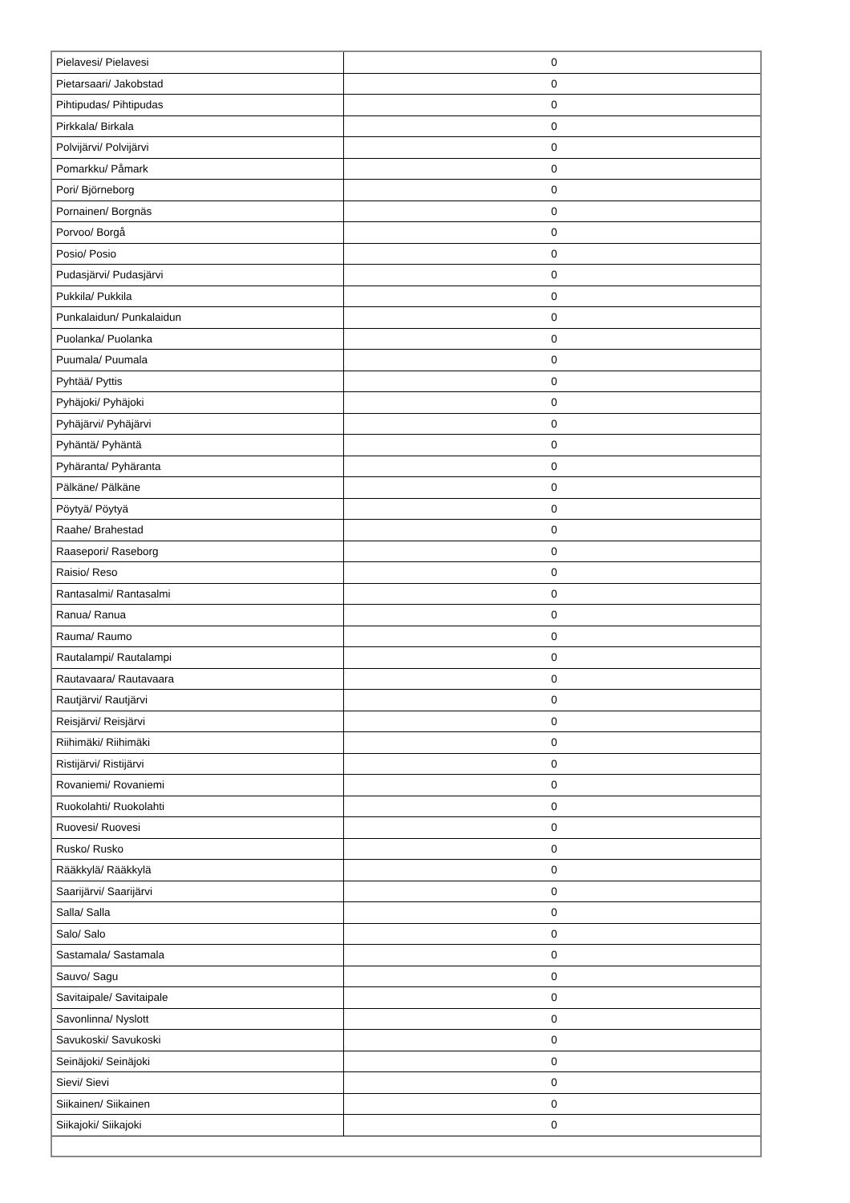| Pielavesi/ Pielavesi | 0 |
| Pietarsaari/ Jakobstad | 0 |
| Pihtipudas/ Pihtipudas | 0 |
| Pirkkala/ Birkala | 0 |
| Polvijärvi/ Polvijärvi | 0 |
| Pomarkku/ Påmark | 0 |
| Pori/ Björneborg | 0 |
| Pornainen/ Borgnäs | 0 |
| Porvoo/ Borgå | 0 |
| Posio/ Posio | 0 |
| Pudasjärvi/ Pudasjärvi | 0 |
| Pukkila/ Pukkila | 0 |
| Punkalaidun/ Punkalaidun | 0 |
| Puolanka/ Puolanka | 0 |
| Puumala/ Puumala | 0 |
| Pyhtää/ Pyttis | 0 |
| Pyhäjoki/ Pyhäjoki | 0 |
| Pyhäjärvi/ Pyhäjärvi | 0 |
| Pyhäntä/ Pyhäntä | 0 |
| Pyhäranta/ Pyhäranta | 0 |
| Pälkäne/ Pälkäne | 0 |
| Pöytyä/ Pöytyä | 0 |
| Raahe/ Brahestad | 0 |
| Raasepori/ Raseborg | 0 |
| Raisio/ Reso | 0 |
| Rantasalmi/ Rantasalmi | 0 |
| Ranua/ Ranua | 0 |
| Rauma/ Raumo | 0 |
| Rautalampi/ Rautalampi | 0 |
| Rautavaara/ Rautavaara | 0 |
| Rautjärvi/ Rautjärvi | 0 |
| Reisjärvi/ Reisjärvi | 0 |
| Riihimäki/ Riihimäki | 0 |
| Ristijärvi/ Ristijärvi | 0 |
| Rovaniemi/ Rovaniemi | 0 |
| Ruokolahti/ Ruokolahti | 0 |
| Ruovesi/ Ruovesi | 0 |
| Rusko/ Rusko | 0 |
| Rääkkylä/ Rääkkylä | 0 |
| Saarijärvi/ Saarijärvi | 0 |
| Salla/ Salla | 0 |
| Salo/ Salo | 0 |
| Sastamala/ Sastamala | 0 |
| Sauvo/ Sagu | 0 |
| Savitaipale/ Savitaipale | 0 |
| Savonlinna/ Nyslott | 0 |
| Savukoski/ Savukoski | 0 |
| Seinäjoki/ Seinäjoki | 0 |
| Sievi/ Sievi | 0 |
| Siikainen/ Siikainen | 0 |
| Siikajoki/ Siikajoki | 0 |